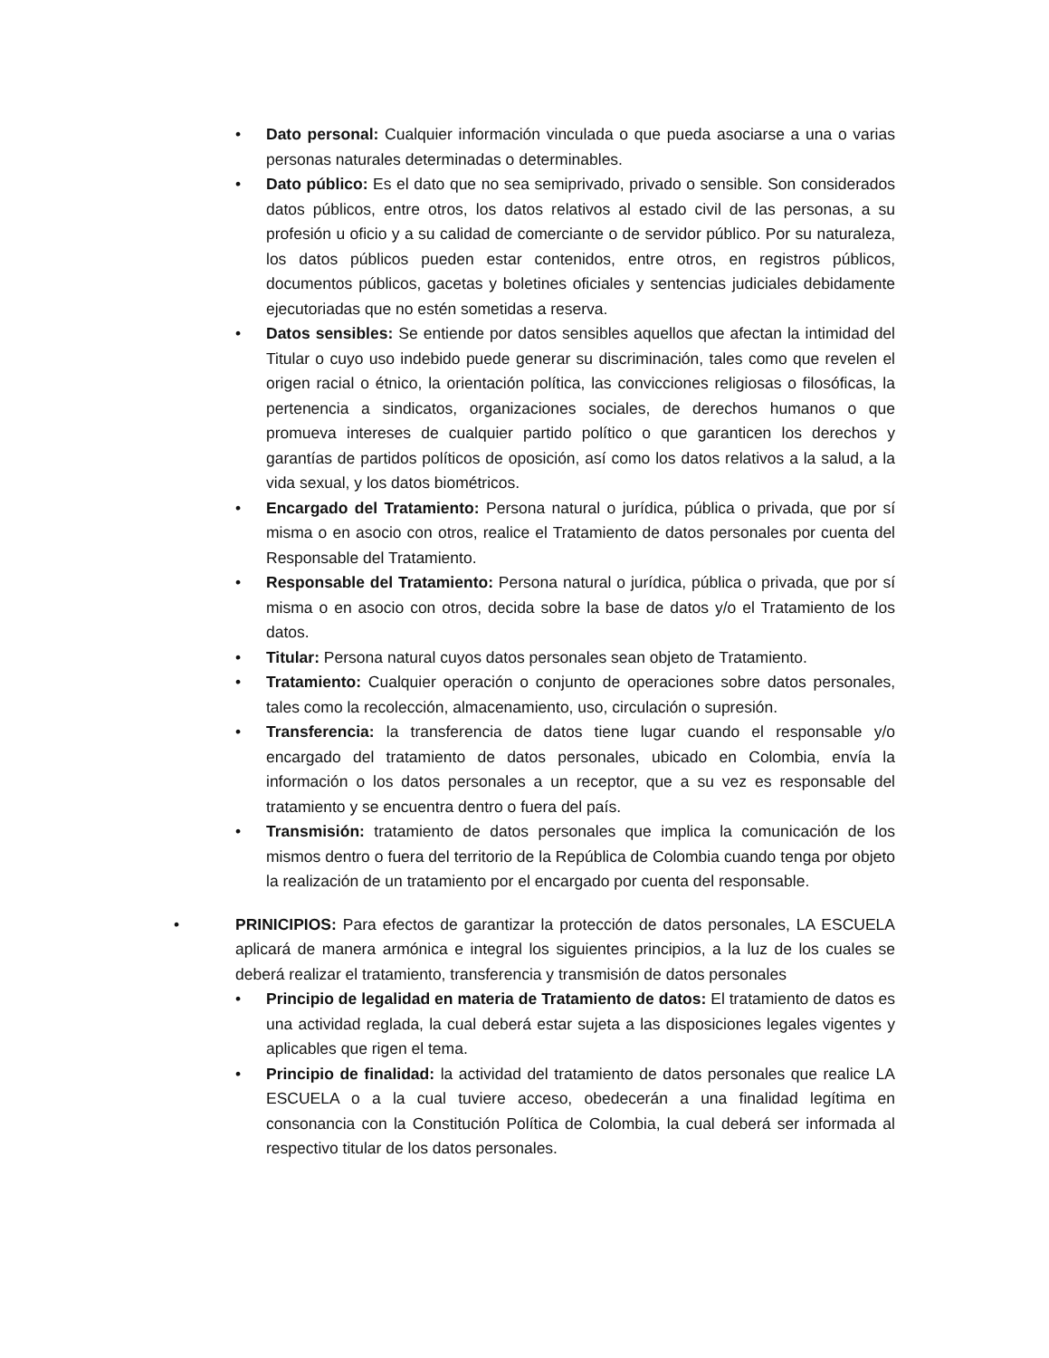• Dato personal: Cualquier información vinculada o que pueda asociarse a una o varias personas naturales determinadas o determinables.
• Dato público: Es el dato que no sea semiprivado, privado o sensible. Son considerados datos públicos, entre otros, los datos relativos al estado civil de las personas, a su profesión u oficio y a su calidad de comerciante o de servidor público. Por su naturaleza, los datos públicos pueden estar contenidos, entre otros, en registros públicos, documentos públicos, gacetas y boletines oficiales y sentencias judiciales debidamente ejecutoriadas que no estén sometidas a reserva.
• Datos sensibles: Se entiende por datos sensibles aquellos que afectan la intimidad del Titular o cuyo uso indebido puede generar su discriminación, tales como que revelen el origen racial o étnico, la orientación política, las convicciones religiosas o filosóficas, la pertenencia a sindicatos, organizaciones sociales, de derechos humanos o que promueva intereses de cualquier partido político o que garanticen los derechos y garantías de partidos políticos de oposición, así como los datos relativos a la salud, a la vida sexual, y los datos biométricos.
• Encargado del Tratamiento: Persona natural o jurídica, pública o privada, que por sí misma o en asocio con otros, realice el Tratamiento de datos personales por cuenta del Responsable del Tratamiento.
• Responsable del Tratamiento: Persona natural o jurídica, pública o privada, que por sí misma o en asocio con otros, decida sobre la base de datos y/o el Tratamiento de los datos.
• Titular: Persona natural cuyos datos personales sean objeto de Tratamiento.
• Tratamiento: Cualquier operación o conjunto de operaciones sobre datos personales, tales como la recolección, almacenamiento, uso, circulación o supresión.
• Transferencia: la transferencia de datos tiene lugar cuando el responsable y/o encargado del tratamiento de datos personales, ubicado en Colombia, envía la información o los datos personales a un receptor, que a su vez es responsable del tratamiento y se encuentra dentro o fuera del país.
• Transmisión: tratamiento de datos personales que implica la comunicación de los mismos dentro o fuera del territorio de la República de Colombia cuando tenga por objeto la realización de un tratamiento por el encargado por cuenta del responsable.
• PRINICIPIOS: Para efectos de garantizar la protección de datos personales, LA ESCUELA aplicará de manera armónica e integral los siguientes principios, a la luz de los cuales se deberá realizar el tratamiento, transferencia y transmisión de datos personales
• Principio de legalidad en materia de Tratamiento de datos: El tratamiento de datos es una actividad reglada, la cual deberá estar sujeta a las disposiciones legales vigentes y aplicables que rigen el tema.
• Principio de finalidad: la actividad del tratamiento de datos personales que realice LA ESCUELA o a la cual tuviere acceso, obedecerán a una finalidad legítima en consonancia con la Constitución Política de Colombia, la cual deberá ser informada al respectivo titular de los datos personales.